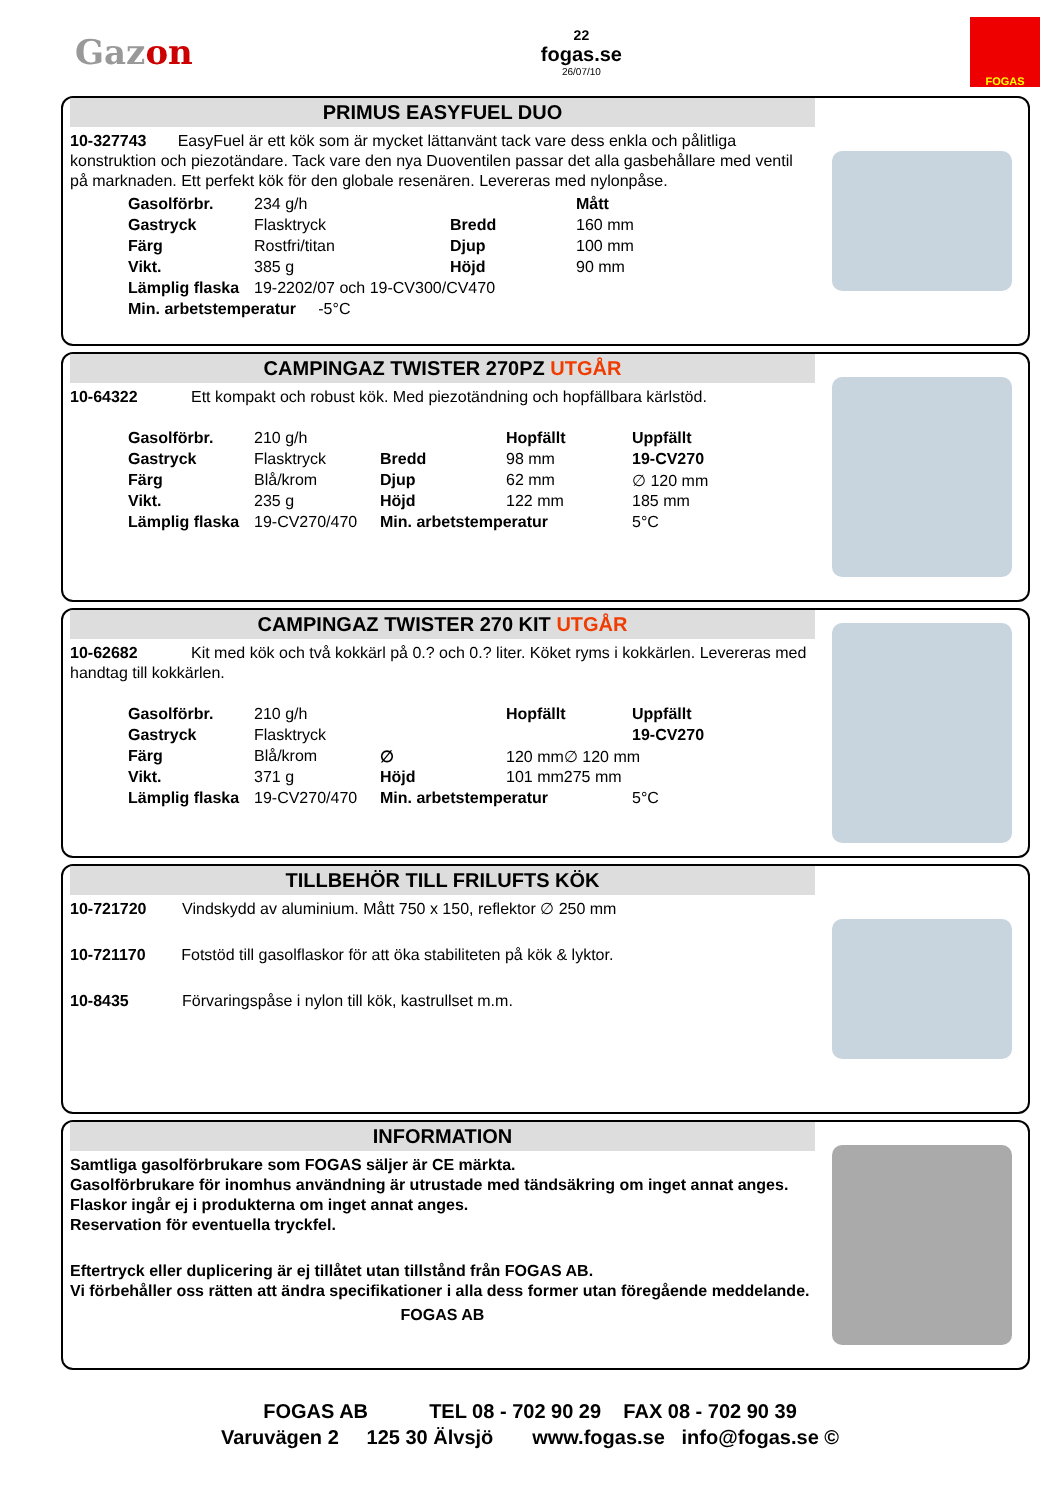Gazon
22
fogas.se
26/07/10
FOGAS
PRIMUS EASYFUEL DUO
10-327743 EasyFuel är ett kök som är mycket lättanvänt tack vare dess enkla och pålitliga konstruktion och piezotändare. Tack vare den nya Duoventilen passar det alla gasbehållare med ventil på marknaden. Ett perfekt kök för den globale resenären. Levereras med nylonpåse.
| Gasolförbr. | 234 g/h | | Mått |
| Gastryck | Flasktryck | Bredd | 160 mm |
| Färg | Rostfri/titan | Djup | 100 mm |
| Vikt. | 385 g | Höjd | 90 mm |
| Lämplig flaska | 19-2202/07 och 19-CV300/CV470 | | |
| Min. arbetstemperatur -5°C | | | |
CAMPINGAZ TWISTER 270PZ UTGÅR
10-64322 Ett kompakt och robust kök. Med piezotändning och hopfällbara kärlstöd.
| Gasolförbr. | 210 g/h | | Hopfällt | Uppfällt |
| Gastryck | Flasktryck | Bredd | 98 mm | 19-CV270 |
| Färg | Blå/krom | Djup | 62 mm | ∅ 120 mm |
| Vikt. | 235 g | Höjd | 122 mm | 185 mm |
| Lämplig flaska | 19-CV270/470 | Min. arbetstemperatur | | 5°C |
CAMPINGAZ TWISTER 270 KIT UTGÅR
10-62682 Kit med kök och två kokkärl på 0.? och 0.? liter. Köket ryms i kokkärlen. Levereras med handtag till kokkärlen.
| Gasolförbr. | 210 g/h | | Hopfällt | Uppfällt |
| Gastryck | Flasktryck | | | 19-CV270 |
| Färg | Blå/krom | ∅ | 120 mm∅ 120 mm | |
| Vikt. | 371 g | Höjd | 101 mm275 mm | |
| Lämplig flaska | 19-CV270/470 | Min. arbetstemperatur | | 5°C |
TILLBEHÖR TILL FRILUFTS KÖK
10-721720 Vindskydd av aluminium. Mått 750 x 150, reflektor ∅ 250 mm
10-721170 Fotstöd till gasolflaskor för att öka stabiliteten på kök & lyktor.
10-8435 Förvaringspåse i nylon till kök, kastrullset m.m.
INFORMATION
Samtliga gasolförbrukare som FOGAS säljer är CE märkta.
Gasolförbrukare för inomhus användning är utrustade med tändsäkring om inget annat anges. Flaskor ingår ej i produkterna om inget annat anges.
Reservation för eventuella tryckfel.
Eftertryck eller duplicering är ej tillåtet utan tillstånd från FOGAS AB.
Vi förbehåller oss rätten att ändra specifikationer i alla dess former utan föregående meddelande.
FOGAS AB
FOGAS AB TEL 08 - 702 90 29 FAX 08 - 702 90 39
Varuvägen 2 125 30 Älvsjö www.fogas.se info@fogas.se ©